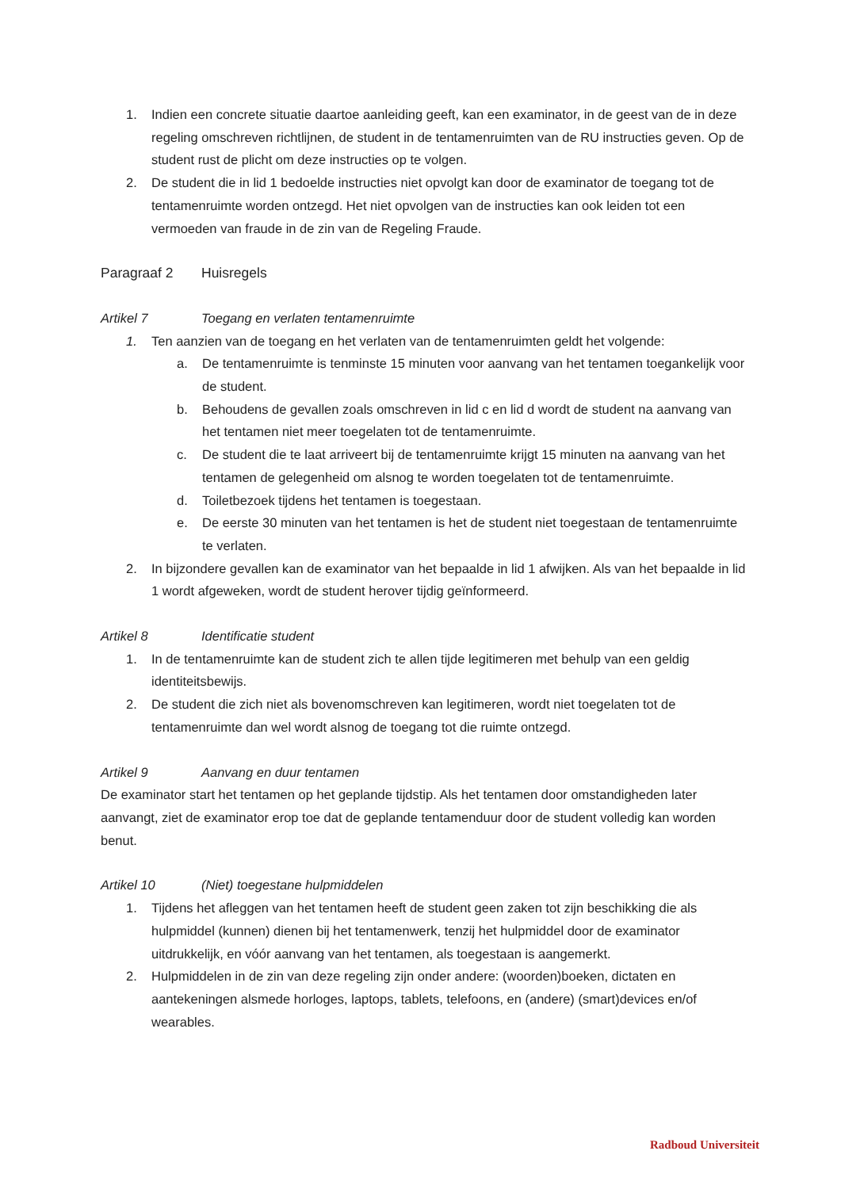1. Indien een concrete situatie daartoe aanleiding geeft, kan een examinator, in de geest van de in deze regeling omschreven richtlijnen, de student in de tentamenruimten van de RU instructies geven. Op de student rust de plicht om deze instructies op te volgen.
2. De student die in lid 1 bedoelde instructies niet opvolgt kan door de examinator de toegang tot de tentamenruimte worden ontzegd. Het niet opvolgen van de instructies kan ook leiden tot een vermoeden van fraude in de zin van de Regeling Fraude.
Paragraaf 2 Huisregels
Artikel 7 Toegang en verlaten tentamenruimte
1. Ten aanzien van de toegang en het verlaten van de tentamenruimten geldt het volgende:
a. De tentamenruimte is tenminste 15 minuten voor aanvang van het tentamen toegankelijk voor de student.
b. Behoudens de gevallen zoals omschreven in lid c en lid d wordt de student na aanvang van het tentamen niet meer toegelaten tot de tentamenruimte.
c. De student die te laat arriveert bij de tentamenruimte krijgt 15 minuten na aanvang van het tentamen de gelegenheid om alsnog te worden toegelaten tot de tentamenruimte.
d. Toiletbezoek tijdens het tentamen is toegestaan.
e. De eerste 30 minuten van het tentamen is het de student niet toegestaan de tentamenruimte te verlaten.
2. In bijzondere gevallen kan de examinator van het bepaalde in lid 1 afwijken. Als van het bepaalde in lid 1 wordt afgeweken, wordt de student herover tijdig geïnformeerd.
Artikel 8 Identificatie student
1. In de tentamenruimte kan de student zich te allen tijde legitimeren met behulp van een geldig identiteitsbewijs.
2. De student die zich niet als bovenomschreven kan legitimeren, wordt niet toegelaten tot de tentamenruimte dan wel wordt alsnog de toegang tot die ruimte ontzegd.
Artikel 9 Aanvang en duur tentamen
De examinator start het tentamen op het geplande tijdstip. Als het tentamen door omstandigheden later aanvangt, ziet de examinator erop toe dat de geplande tentamenduur door de student volledig kan worden benut.
Artikel 10 (Niet) toegestane hulpmiddelen
1. Tijdens het afleggen van het tentamen heeft de student geen zaken tot zijn beschikking die als hulpmiddel (kunnen) dienen bij het tentamenwerk, tenzij het hulpmiddel door de examinator uitdrukkelijk, en vóór aanvang van het tentamen, als toegestaan is aangemerkt.
2. Hulpmiddelen in de zin van deze regeling zijn onder andere: (woorden)boeken, dictaten en aantekeningen alsmede horloges, laptops, tablets, telefoons, en (andere) (smart)devices en/of wearables.
Radboud Universiteit